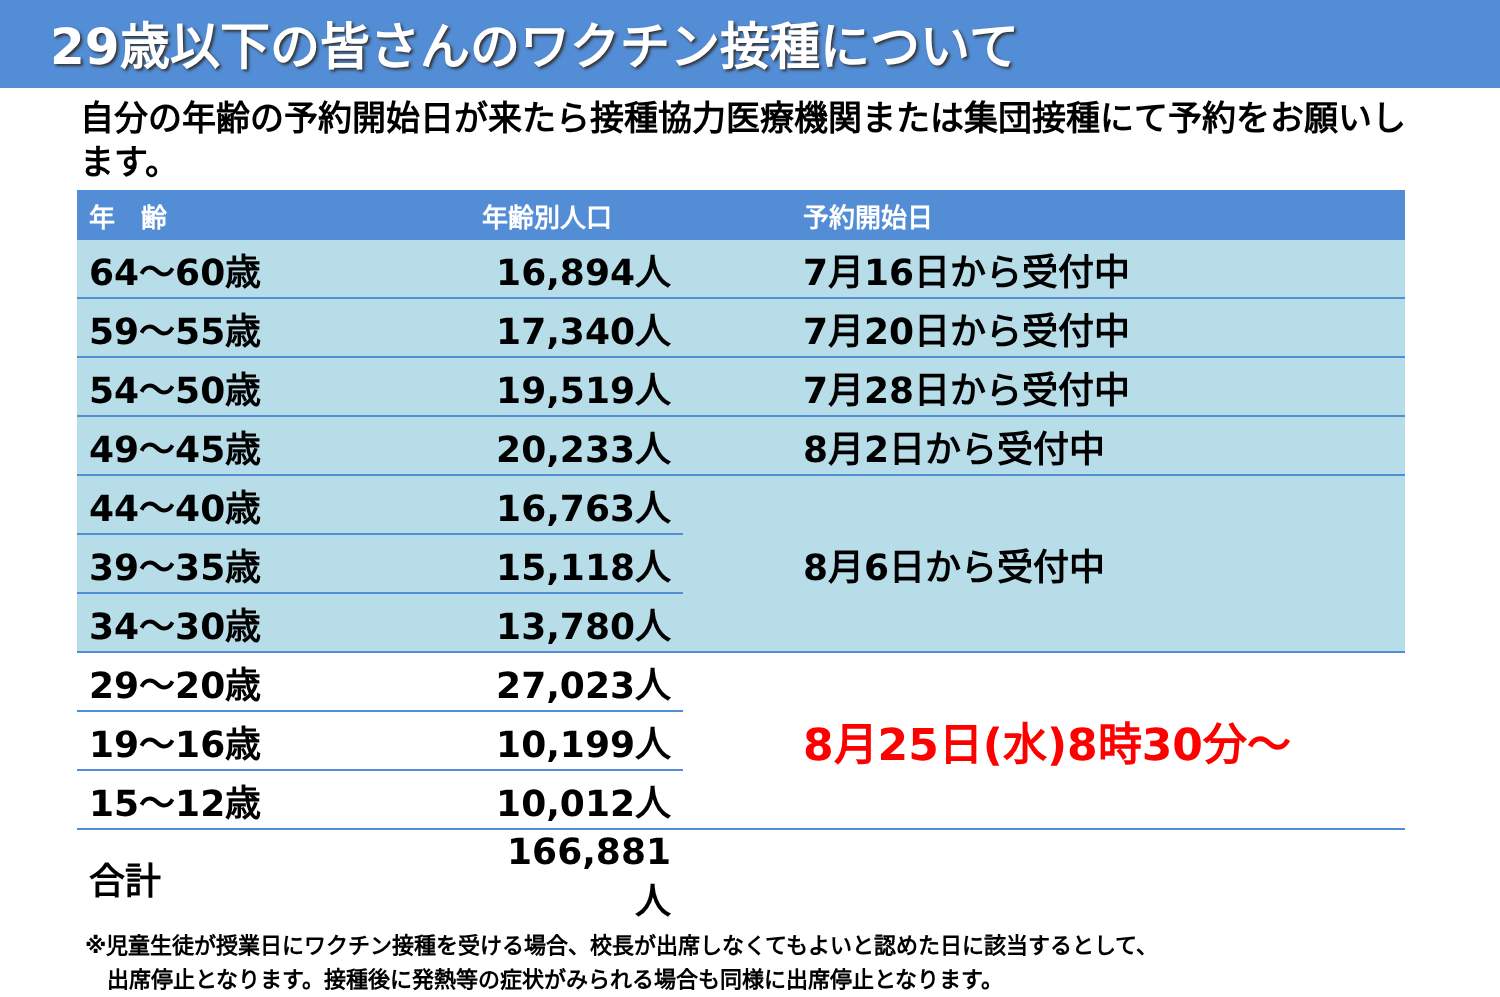29歳以下の皆さんのワクチン接種について
自分の年齢の予約開始日が来たら接種協力医療機関または集団接種にて予約をお願いします。
| 年 齢 | 年齢別人口 | 予約開始日 |
| --- | --- | --- |
| 64～60歳 | 16,894人 | 7月16日から受付中 |
| 59～55歳 | 17,340人 | 7月20日から受付中 |
| 54～50歳 | 19,519人 | 7月28日から受付中 |
| 49～45歳 | 20,233人 | 8月2日から受付中 |
| 44～40歳 | 16,763人 | 8月6日から受付中 |
| 39～35歳 | 15,118人 | |
| 34～30歳 | 13,780人 | |
| 29～20歳 | 27,023人 | 8月25日(水)8時30分～ |
| 19～16歳 | 10,199人 | |
| 15～12歳 | 10,012人 | |
| 合計 | 166,881人 | |
※児童生徒が授業日にワクチン接種を受ける場合、校長が出席しなくてもよいと認めた日に該当するとして、
　出席停止となります。接種後に発熱等の症状がみられる場合も同様に出席停止となります。